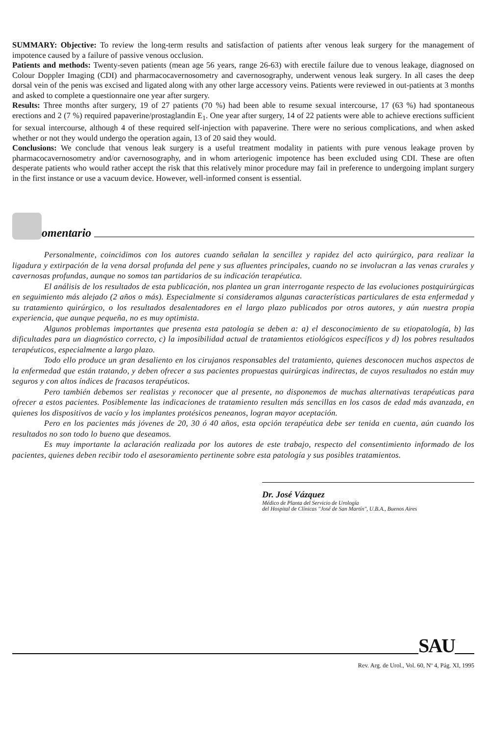SUMMARY: Objective: To review the long-term results and satisfaction of patients after venous leak surgery for the management of impotence caused by a failure of passive venous occlusion.
Patients and methods: Twenty-seven patients (mean age 56 years, range 26-63) with erectile failure due to venous leakage, diagnosed on Colour Doppler Imaging (CDI) and pharmacocavernosometry and cavernosography, underwent venous leak surgery. In all cases the deep dorsal vein of the penis was excised and ligated along with any other large accessory veins. Patients were reviewed in out-patients at 3 months and asked to complete a questionnaire one year after surgery.
Results: Three months after surgery, 19 of 27 patients (70 %) had been able to resume sexual intercourse, 17 (63 %) had spontaneous erections and 2 (7 %) required papaverine/prostaglandin E<sub>1</sub>. One year after surgery, 14 of 22 patients were able to achieve erections sufficient for sexual intercourse, although 4 of these required self-injection with papaverine. There were no serious complications, and when asked whether or not they would undergo the operation again, 13 of 20 said they would.
Conclusions: We conclude that venous leak surgery is a useful treatment modality in patients with pure venous leakage proven by pharmacocavernosometry and/or cavernosography, and in whom arteriogenic impotence has been excluded using CDI. These are often desperate patients who would rather accept the risk that this relatively minor procedure may fail in preference to undergoing implant surgery in the first instance or use a vacuum device. However, well-informed consent is essential.
omentario
Personalmente, coincidimos con los autores cuando señalan la sencillez y rapidez del acto quirúrgico, para realizar la ligadura y extirpación de la vena dorsal profunda del pene y sus afluentes principales, cuando no se involucran a las venas crurales y cavernosas profundas, aunque no somos tan partidarios de su indicación terapéutica.
El análisis de los resultados de esta publicación, nos plantea un gran interrogante respecto de las evoluciones postquirúrgicas en seguimiento más alejado (2 años o más). Especialmente si consideramos algunas características particulares de esta enfermedad y su tratamiento quirúrgico, o los resultados desalentadores en el largo plazo publicados por otros autores, y aún nuestra propia experiencia, que aunque pequeña, no es muy optimista.
Algunos problemas importantes que presenta esta patología se deben a: a) el desconocimiento de su etiopatología, b) las dificultades para un diagnóstico correcto, c) la imposibilidad actual de tratamientos etiológicos específicos y d) los pobres resultados terapéuticos, especialmente a largo plazo.
Todo ello produce un gran desaliento en los cirujanos responsables del tratamiento, quienes desconocen muchos aspectos de la enfermedad que están tratando, y deben ofrecer a sus pacientes propuestas quirúrgicas indirectas, de cuyos resultados no están muy seguros y con altos índices de fracasos terapéuticos.
Pero también debemos ser realistas y reconocer que al presente, no disponemos de muchas alternativas terapéuticas para ofrecer a estos pacientes. Posiblemente las indicaciones de tratamiento resulten más sencillas en los casos de edad más avanzada, en quienes los dispositivos de vacío y los implantes protésicos peneanos, logran mayor aceptación.
Pero en los pacientes más jóvenes de 20, 30 ó 40 años, esta opción terapéutica debe ser tenida en cuenta, aún cuando los resultados no son todo lo bueno que deseamos.
Es muy importante la aclaración realizada por los autores de este trabajo, respecto del consentimiento informado de los pacientes, quienes deben recibir todo el asesoramiento pertinente sobre esta patología y sus posibles tratamientos.
Dr. José Vázquez
Médico de Planta del Servicio de Urología
del Hospital de Clínicas "José de San Martín", U.B.A., Buenos Aires
SAU
Rev. Arg. de Urol., Vol. 60, Nº 4, Pág. XI, 1995